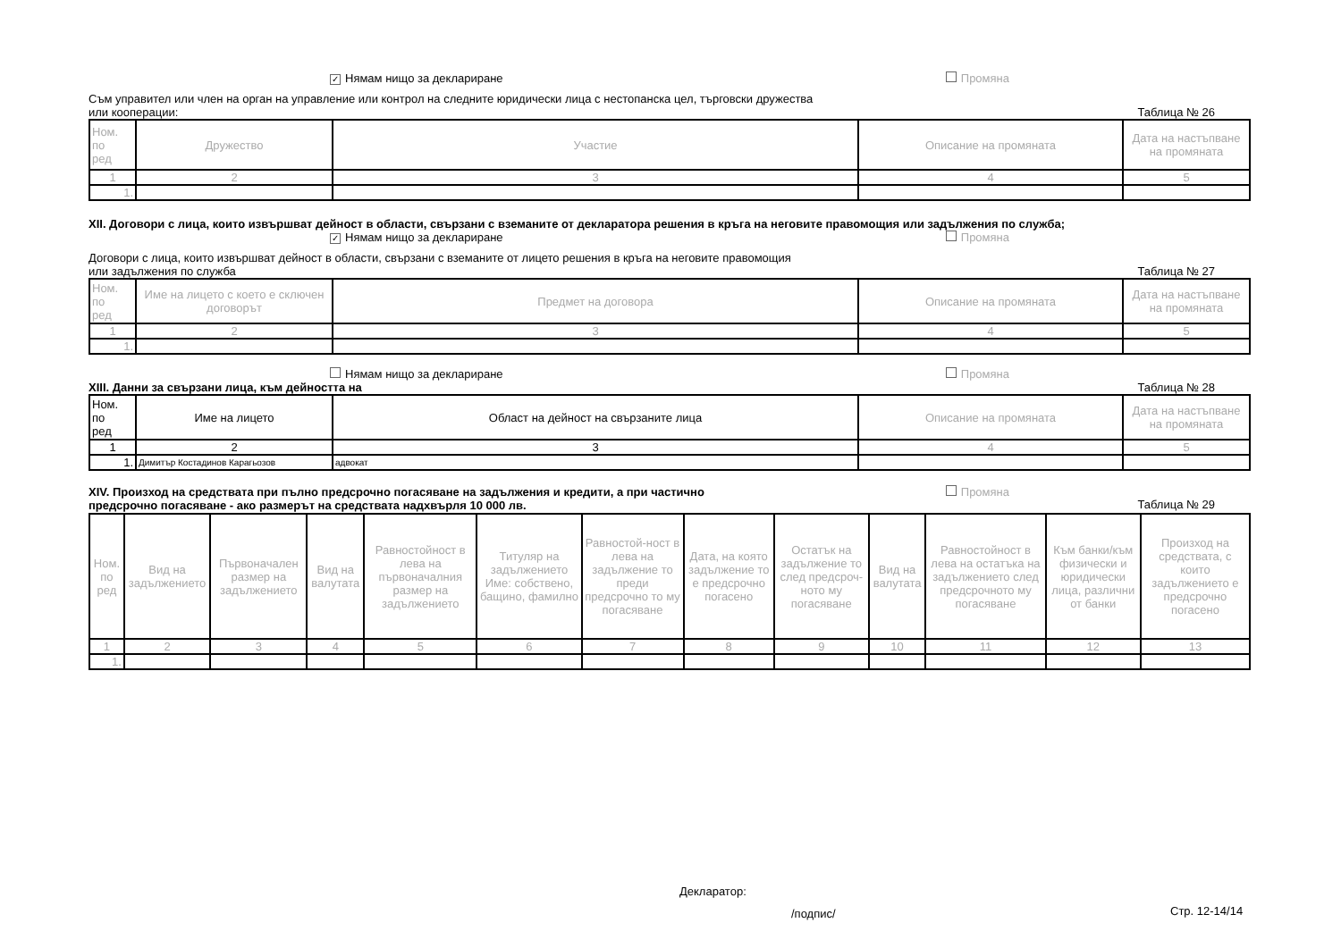✓ Нямам нищо за деклариране Промяна
Съм управител или член на орган на управление или контрол на следните юридически лица с нестопанска цел, търговски дружества
или кооперации: Таблица № 26
| Ном. по ред | Дружество | Участие | Описание на промяната | Дата на настъпване на промяната |
| --- | --- | --- | --- | --- |
| 1 | 2 | 3 | 4 | 5 |
| 1. | | | | |
XII. Договори с лица, които извършват дейност в области, свързани с вземаните от декларатора решения в кръга на неговите правомощия или задължения по служба;
✓ Нямам нищо за деклариране Промяна
Договори с лица, които извършват дейност в области, свързани с вземаните от лицето решения в кръга на неговите правомощия
или задължения по служба Таблица № 27
| Ном. по ред | Име на лицето с което е сключен договорът | Предмет на договора | Описание на промяната | Дата на настъпване на промяната |
| --- | --- | --- | --- | --- |
| 1 | 2 | 3 | 4 | 5 |
| 1. | | | | |
Нямам нищо за деклариране Промяна
XIII. Данни за свързани лица, към дейността на Таблица № 28
| Ном. по ред | Име на лицето | Област на дейност на свързаните лица | Описание на промяната | Дата на настъпване на промяната |
| --- | --- | --- | --- | --- |
| 1 | 2 | 3 | 4 | 5 |
| 1. | Димитър Костадинов Карагьозов | адвокат | | |
XIV. Произход на средствата при пълно предсрочно погасяване на задължения и кредити, а при частично
предсрочно погасяване - ако размерът на средствата надхвърля 10 000 лв. Промяна
Таблица № 29
| Ном. по ред | Вид на задължението | Първоначален размер на задължението | Вид на валутата | Равностойност в лева на първоначалния размер на задължението | Титуляр на задължението Име: собствено, бащино, фамилно | Равностой-ност в лева на задължение то преди предсрочно то му погасяване | Дата, на която задължение то е предсрочно погасено | Остатък на задължение то след предсроч-ното му погасяване | Вид на валутата | Равностойност в лева на остатъка на задължението след предсрочното му погасяване | Към банки/към физически и юридически лица, различни от банки | Произход на средствата, с които задължението е предсрочно погасено |
| --- | --- | --- | --- | --- | --- | --- | --- | --- | --- | --- | --- | --- |
| 1 | 2 | 3 | 4 | 5 | 6 | 7 | 8 | 9 | 10 | 11 | 12 | 13 |
| 1. | | | | | | | | | | | | |
Декларатор:
/подпис/ Стр. 12-14/14